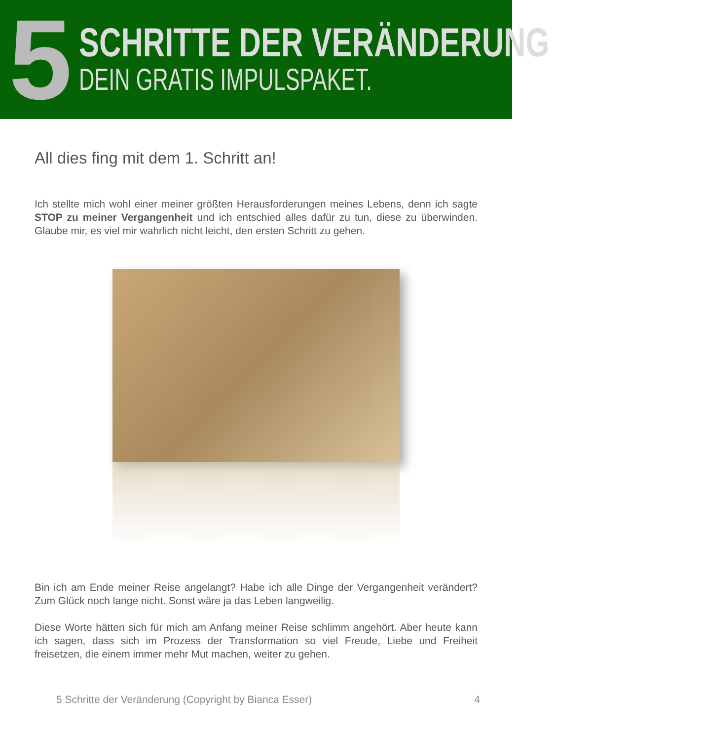5
SCHRITTE DER VERÄNDERUNG
DEIN GRATIS IMPULSPAKET.
All dies fing mit dem 1. Schritt an!
Ich stellte mich wohl einer meiner größten Herausforderungen meines Lebens, denn ich sagte STOP zu meiner Vergangenheit und ich entschied alles dafür zu tun, diese zu überwinden. Glaube mir, es viel mir wahrlich nicht leicht, den ersten Schritt zu gehen.
Bin ich am Ende meiner Reise angelangt? Habe ich alle Dinge der Vergangenheit verändert? Zum Glück noch lange nicht. Sonst wäre ja das Leben langweilig.
Diese Worte hätten sich für mich am Anfang meiner Reise schlimm angehört. Aber heute kann ich sagen, dass sich im Prozess der Transformation so viel Freude, Liebe und Freiheit freisetzen, die einem immer mehr Mut machen, weiter zu gehen.
5 Schritte der Veränderung (Copyright by Bianca Esser) 4